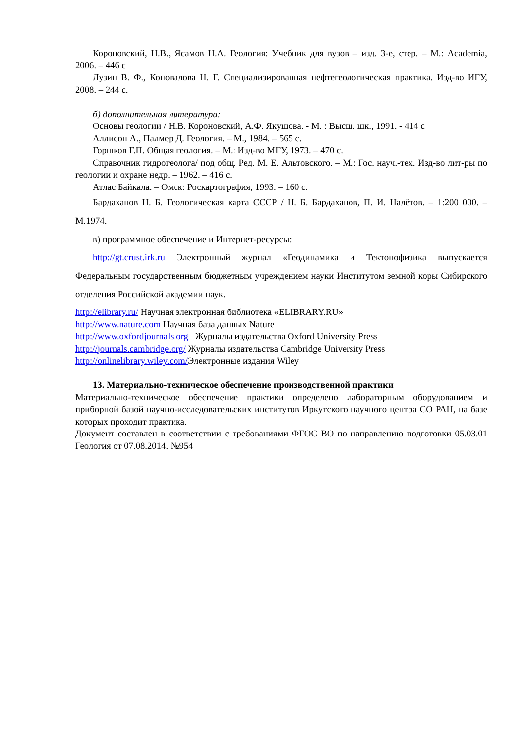Короновский, Н.В., Ясамов Н.А. Геология: Учебник для вузов – изд. 3-е, стер. – М.: Academia, 2006. – 446 с
Лузин В. Ф., Коновалова Н. Г. Специализированная нефтегеологическая практика. Изд-во ИГУ, 2008. – 244 с.
б) дополнительная литература:
Основы геологии / Н.В. Короновский, А.Ф. Якушова. - М. : Высш. шк., 1991. - 414 с
Аллисон А., Палмер Д. Геология. – М., 1984. – 565 с.
Горшков Г.П. Общая геология. – М.: Изд-во МГУ, 1973. – 470 с.
Справочник гидрогеолога/ под общ. Ред. М. Е. Альтовского. – М.: Гос. науч.-тех. Изд-во лит-ры по геологии и охране недр. – 1962. – 416 с.
Атлас Байкала. – Омск: Роскартография, 1993. – 160 с.
Бардаханов Н. Б. Геологическая карта СССР / Н. Б. Бардаханов, П. И. Налётов. – 1:200 000. – М.1974.
в) программное обеспечение и Интернет-ресурсы:
http://gt.crust.irk.ru Электронный журнал «Геодинамика и Тектонофизика выпускается Федеральным государственным бюджетным учреждением науки Институтом земной коры Сибирского отделения Российской академии наук.
http://elibrary.ru/ Научная электронная библиотека «ELIBRARY.RU»
http://www.nature.com Научная база данных Nature
http://www.oxfordjournals.org Журналы издательства Oxford University Press
http://journals.cambridge.org/ Журналы издательства Cambridge University Press
http://onlinelibrary.wiley.com/Электронные издания Wiley
13. Материально-техническое обеспечение производственной практики
Материально-техническое обеспечение практики определено лабораторным оборудованием и приборной базой научно-исследовательских институтов Иркутского научного центра СО РАН, на базе которых проходит практика.
Документ составлен в соответствии с требованиями ФГОС ВО по направлению подготовки 05.03.01 Геология от 07.08.2014. №954